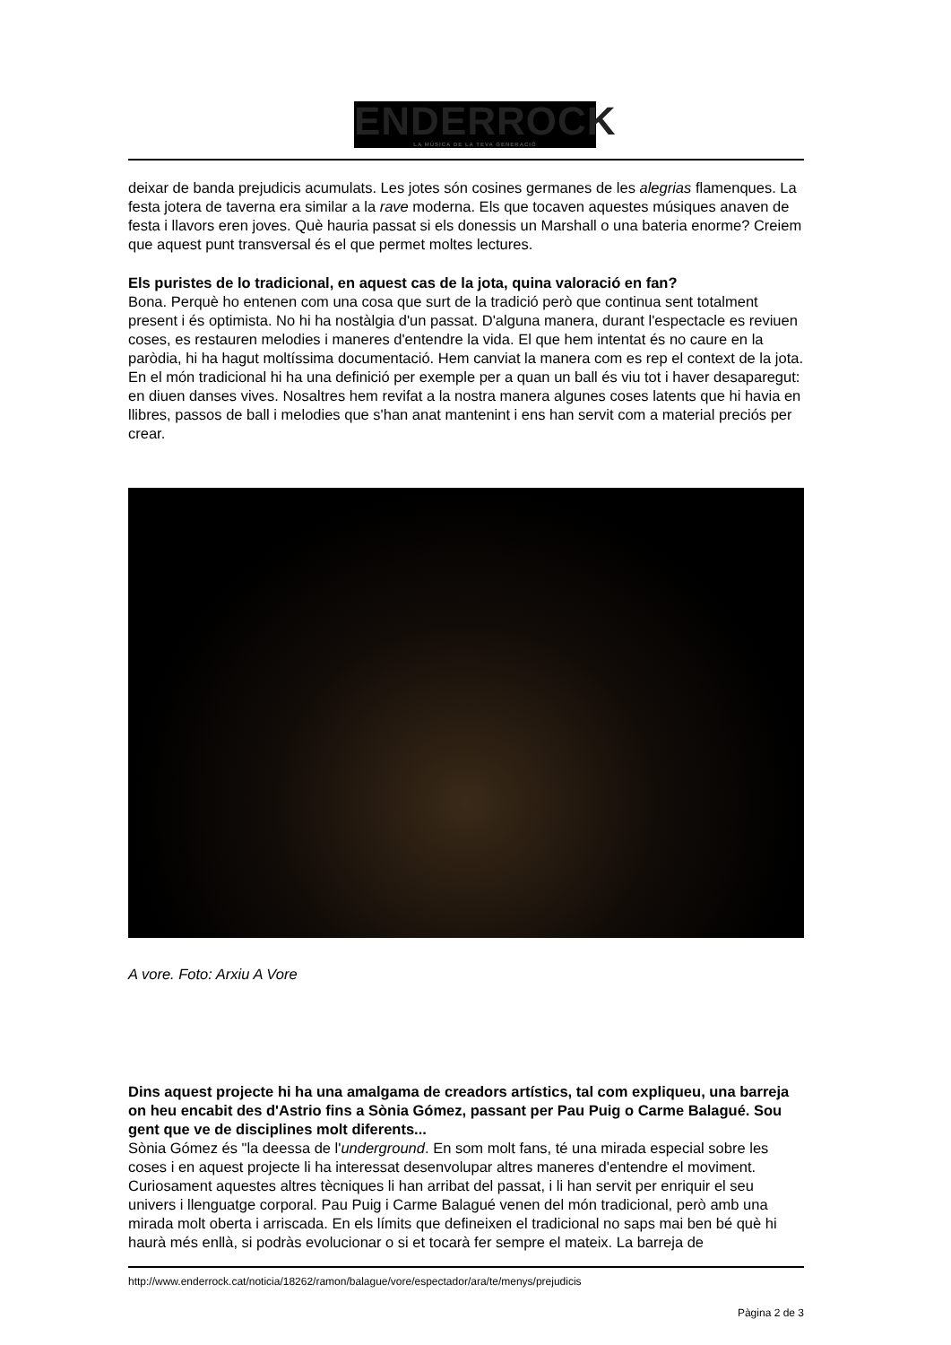ENDERROCK
LA MÚSICA DE LA TEVA GENERACIÓ
deixar de banda prejudicis acumulats. Les jotes són cosines germanes de les alegrias flamenques. La festa jotera de taverna era similar a la rave moderna. Els que tocaven aquestes músiques anaven de festa i llavors eren joves. Què hauria passat si els donessis un Marshall o una bateria enorme? Creiem que aquest punt transversal és el que permet moltes lectures.
Els puristes de lo tradicional, en aquest cas de la jota, quina valoració en fan?
Bona. Perquè ho entenen com una cosa que surt de la tradició però que continua sent totalment present i és optimista. No hi ha nostàlgia d'un passat. D'alguna manera, durant l'espectacle es reviuen coses, es restauren melodies i maneres d'entendre la vida. El que hem intentat és no caure en la paròdia, hi ha hagut moltíssima documentació. Hem canviat la manera com es rep el context de la jota. En el món tradicional hi ha una definició per exemple per a quan un ball és viu tot i haver desaparegut: en diuen danses vives. Nosaltres hem revifat a la nostra manera algunes coses latents que hi havia en llibres, passos de ball i melodies que s'han anat mantenint i ens han servit com a material preciós per crear.
A vore. Foto: Arxiu A Vore
Dins aquest projecte hi ha una amalgama de creadors artístics, tal com expliqueu, una barreja on heu encabit des d'Astrio fins a Sònia Gómez, passant per Pau Puig o Carme Balagué. Sou gent que ve de disciplines molt diferents...
Sònia Gómez és "la deessa de l'underground. En som molt fans, té una mirada especial sobre les coses i en aquest projecte li ha interessat desenvolupar altres maneres d'entendre el moviment. Curiosament aquestes altres tècniques li han arribat del passat, i li han servit per enriquir el seu univers i llenguatge corporal. Pau Puig i Carme Balagué venen del món tradicional, però amb una mirada molt oberta i arriscada. En els límits que defineixen el tradicional no saps mai ben bé què hi haurà més enllà, si podràs evolucionar o si et tocarà fer sempre el mateix. La barreja de
http://www.enderrock.cat/noticia/18262/ramon/balague/vore/espectador/ara/te/menys/prejudicis
Pàgina 2 de 3